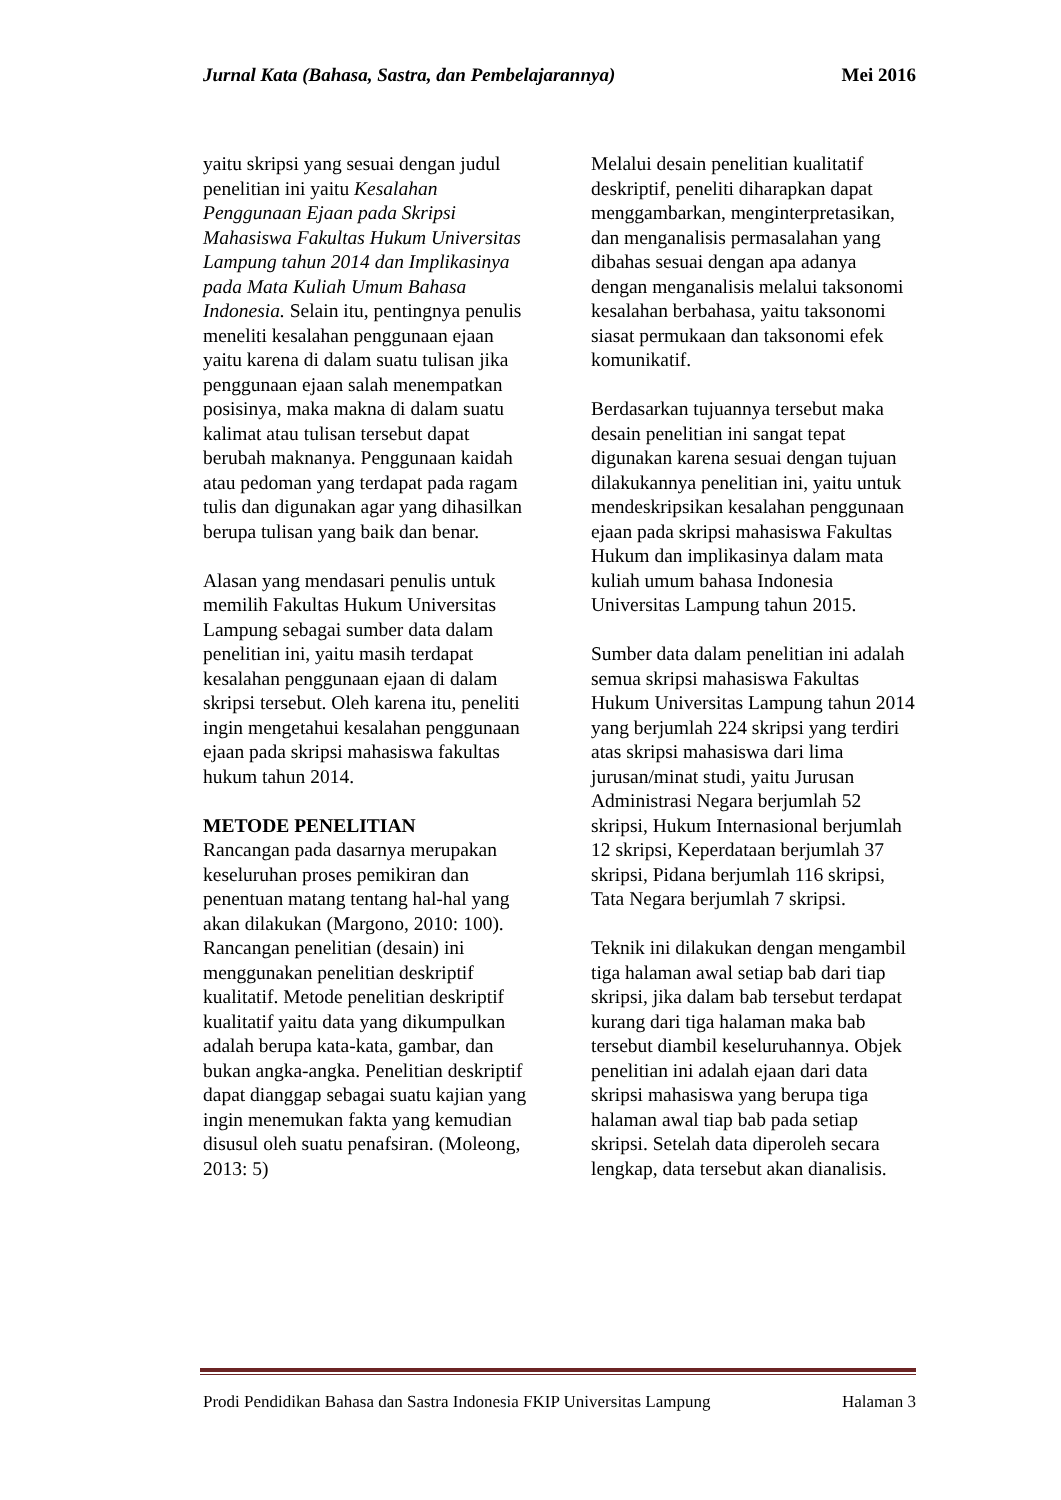Jurnal Kata (Bahasa, Sastra, dan Pembelajarannya) Mei 2016
yaitu skripsi yang sesuai dengan judul penelitian ini yaitu Kesalahan Penggunaan Ejaan pada Skripsi Mahasiswa Fakultas Hukum Universitas Lampung tahun 2014 dan Implikasinya pada Mata Kuliah Umum Bahasa Indonesia. Selain itu, pentingnya penulis meneliti kesalahan penggunaan ejaan yaitu karena di dalam suatu tulisan jika penggunaan ejaan salah menempatkan posisinya, maka makna di dalam suatu kalimat atau tulisan tersebut dapat berubah maknanya. Penggunaan kaidah atau pedoman yang terdapat pada ragam tulis dan digunakan agar yang dihasilkan berupa tulisan yang baik dan benar.
Alasan yang mendasari penulis untuk memilih Fakultas Hukum Universitas Lampung sebagai sumber data dalam penelitian ini, yaitu masih terdapat kesalahan penggunaan ejaan di dalam skripsi tersebut. Oleh karena itu, peneliti ingin mengetahui kesalahan penggunaan ejaan pada skripsi mahasiswa fakultas hukum tahun 2014.
METODE PENELITIAN
Rancangan pada dasarnya merupakan keseluruhan proses pemikiran dan penentuan matang tentang hal-hal yang akan dilakukan (Margono, 2010: 100). Rancangan penelitian (desain) ini menggunakan penelitian deskriptif kualitatif. Metode penelitian deskriptif kualitatif yaitu data yang dikumpulkan adalah berupa kata-kata, gambar, dan bukan angka-angka. Penelitian deskriptif dapat dianggap sebagai suatu kajian yang ingin menemukan fakta yang kemudian disusul oleh suatu penafsiran. (Moleong, 2013: 5)
Melalui desain penelitian kualitatif deskriptif, peneliti diharapkan dapat menggambarkan, menginterpretasikan, dan menganalisis permasalahan yang dibahas sesuai dengan apa adanya dengan menganalisis melalui taksonomi kesalahan berbahasa, yaitu taksonomi siasat permukaan dan taksonomi efek komunikatif.
Berdasarkan tujuannya tersebut maka desain penelitian ini sangat tepat digunakan karena sesuai dengan tujuan dilakukannya penelitian ini, yaitu untuk mendeskripsikan kesalahan penggunaan ejaan pada skripsi mahasiswa Fakultas Hukum dan implikasinya dalam mata kuliah umum bahasa Indonesia Universitas Lampung tahun 2015.
Sumber data dalam penelitian ini adalah semua skripsi mahasiswa Fakultas Hukum Universitas Lampung tahun 2014 yang berjumlah 224 skripsi yang terdiri atas skripsi mahasiswa dari lima jurusan/minat studi, yaitu Jurusan Administrasi Negara berjumlah 52 skripsi, Hukum Internasional berjumlah 12 skripsi, Keperdataan berjumlah 37 skripsi, Pidana berjumlah 116 skripsi, Tata Negara berjumlah 7 skripsi.
Teknik ini dilakukan dengan mengambil tiga halaman awal setiap bab dari tiap skripsi, jika dalam bab tersebut terdapat kurang dari tiga halaman maka bab tersebut diambil keseluruhannya. Objek penelitian ini adalah ejaan dari data skripsi mahasiswa yang berupa tiga halaman awal tiap bab pada setiap skripsi. Setelah data diperoleh secara lengkap, data tersebut akan dianalisis.
Prodi Pendidikan Bahasa dan Sastra Indonesia FKIP Universitas Lampung Halaman 3